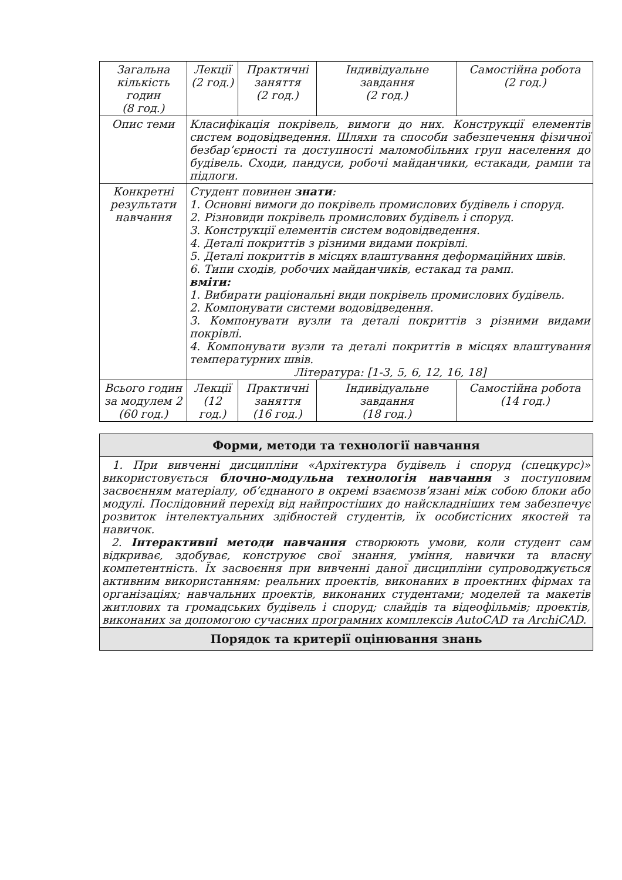| Загальна кількість годин (8 год.) | Лекції (2 год.) | Практичні заняття (2 год.) | Індивідуальне завдання (2 год.) | Самостійна робота (2 год.) |
| Опис теми | Класифікація покрівель, вимоги до них. Конструкції елементів систем водовідведення. Шляхи та способи забезпечення фізичної безбар’єрності та доступності маломобільних груп населення до будівель. Сходи, пандуси, робочі майданчики, естакади, рампи та підлоги. | | | |
| Конкретні результати навчання | Студент повинен знати : 1. Основні вимоги до покрівель промислових будівель і споруд. 2. Різновиди покрівель промислових будівель і споруд. 3. Конструкції елементів систем водовідведення. 4. Деталі покриттів з різними видами покрівлі. 5. Деталі покриттів в місцях влаштування деформаційних швів. 6. Типи сходів, робочих майданчиків, естакад та рамп. вміти: 1. Вибирати раціональні види покрівель промислових будівель. 2. Компонувати системи водовідведення. 3. Компонувати вузли та деталі покриттів з різними видами покрівлі. 4. Компонувати вузли та деталі покриттів в місцях влаштування температурних швів. Література: [1-3, 5, 6, 12, 16, 18] | | | |
| Всього годин за модулем 2 (60 год.) | Лекції (12 год.) | Практичні заняття (16 год.) | Індивідуальне завдання (18 год.) | Самостійна робота (14 год.) |
| Форми, методи та технології навчання |
| 1. При вивченні дисципліни «Архітектура будівель і споруд (спецкурс)» використовується блочно-модульна технологія навчання з поступовим засвоєнням матеріалу, об’єднаного в окремі взаємозв’язані між собою блоки або модулі. Послідовний перехід від найпростіших до найскладніших тем забезпечує розвиток інтелектуальних здібностей студентів, їх особистісних якостей та навичок. 2. Інтерактивні методи навчання створюють умови, коли студент сам відкриває, здобуває, конструює свої знання, уміння, навички та власну компетентність. Їх засвоєння при вивченні даної дисципліни супроводжується активним використанням: реальних проектів, виконаних в проектних фірмах та організаціях; навчальних проектів, виконаних студентами; моделей та макетів житлових та громадських будівель і споруд; слайдів та відеофільмів; проектів, виконаних за допомогою сучасних програмних комплексів AutoCAD та ArchiCAD. |
| Порядок та критерії оцінювання знань |